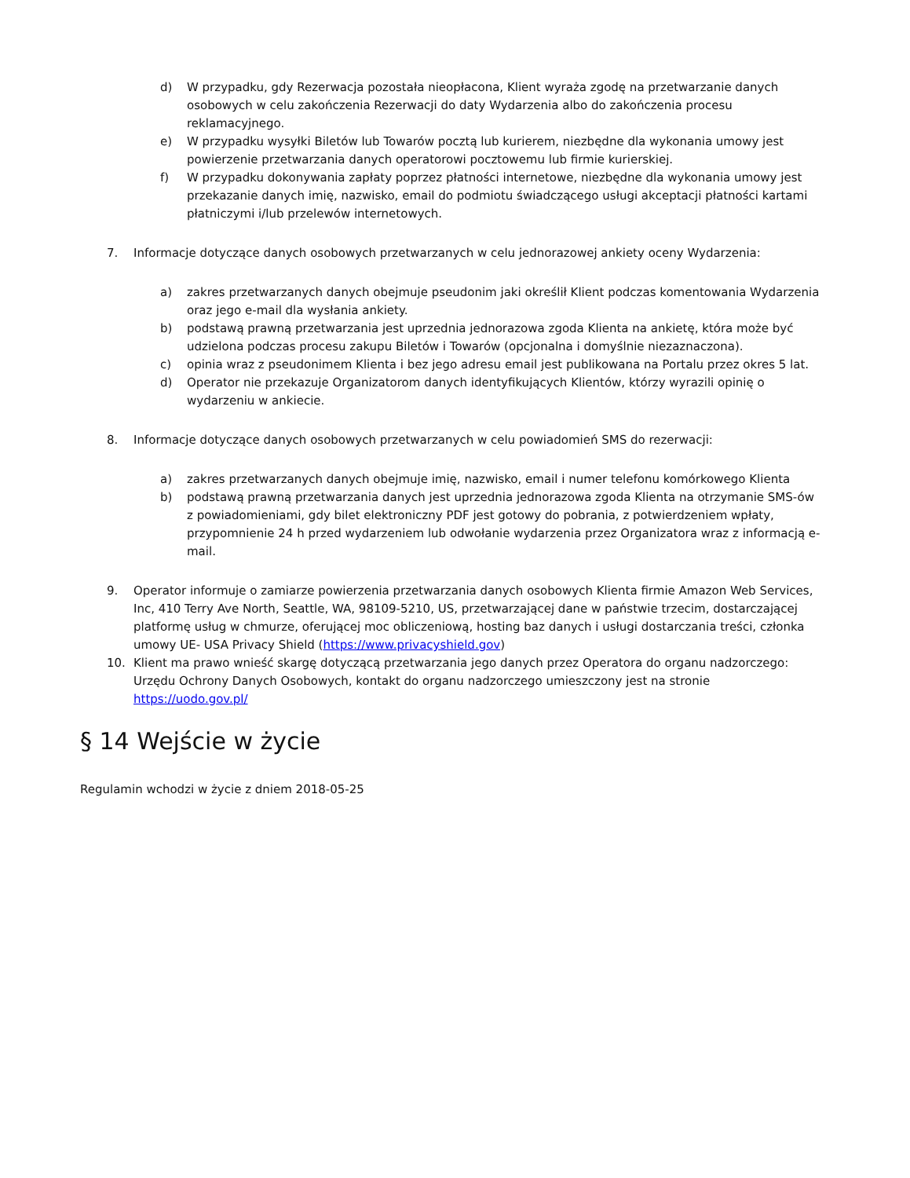d) W przypadku, gdy Rezerwacja pozostała nieopłacona, Klient wyraża zgodę na przetwarzanie danych osobowych w celu zakończenia Rezerwacji do daty Wydarzenia albo do zakończenia procesu reklamacyjnego.
e) W przypadku wysyłki Biletów lub Towarów pocztą lub kurierem, niezbędne dla wykonania umowy jest powierzenie przetwarzania danych operatorowi pocztowemu lub firmie kurierskiej.
f) W przypadku dokonywania zapłaty poprzez płatności internetowe, niezbędne dla wykonania umowy jest przekazanie danych imię, nazwisko, email do podmiotu świadczącego usługi akceptacji płatności kartami płatniczymi i/lub przelewów internetowych.
7. Informacje dotyczące danych osobowych przetwarzanych w celu jednorazowej ankiety oceny Wydarzenia:
a) zakres przetwarzanych danych obejmuje pseudonim jaki określił Klient podczas komentowania Wydarzenia oraz jego e-mail dla wysłania ankiety.
b) podstawą prawną przetwarzania jest uprzednia jednorazowa zgoda Klienta na ankietę, która może być udzielona podczas procesu zakupu Biletów i Towarów (opcjonalna i domyślnie niezaznaczona).
c) opinia wraz z pseudonimem Klienta i bez jego adresu email jest publikowana na Portalu przez okres 5 lat.
d) Operator nie przekazuje Organizatorom danych identyfikujących Klientów, którzy wyrazili opinię o wydarzeniu w ankiecie.
8. Informacje dotyczące danych osobowych przetwarzanych w celu powiadomień SMS do rezerwacji:
a) zakres przetwarzanych danych obejmuje imię, nazwisko, email i numer telefonu komórkowego Klienta
b) podstawą prawną przetwarzania danych jest uprzednia jednorazowa zgoda Klienta na otrzymanie SMS-ów z powiadomieniami, gdy bilet elektroniczny PDF jest gotowy do pobrania, z potwierdzeniem wpłaty, przypomnienie 24 h przed wydarzeniem lub odwołanie wydarzenia przez Organizatora wraz z informacją e-mail.
9. Operator informuje o zamiarze powierzenia przetwarzania danych osobowych Klienta firmie Amazon Web Services, Inc, 410 Terry Ave North, Seattle, WA, 98109-5210, US, przetwarzającej dane w państwie trzecim, dostarczającej platformę usług w chmurze, oferującej moc obliczeniową, hosting baz danych i usługi dostarczania treści, członka umowy UE- USA Privacy Shield (https://www.privacyshield.gov)
10. Klient ma prawo wnieść skargę dotyczącą przetwarzania jego danych przez Operatora do organu nadzorczego: Urzędu Ochrony Danych Osobowych, kontakt do organu nadzorczego umieszczony jest na stronie https://uodo.gov.pl/
§ 14 Wejście w życie
Regulamin wchodzi w życie z dniem 2018-05-25